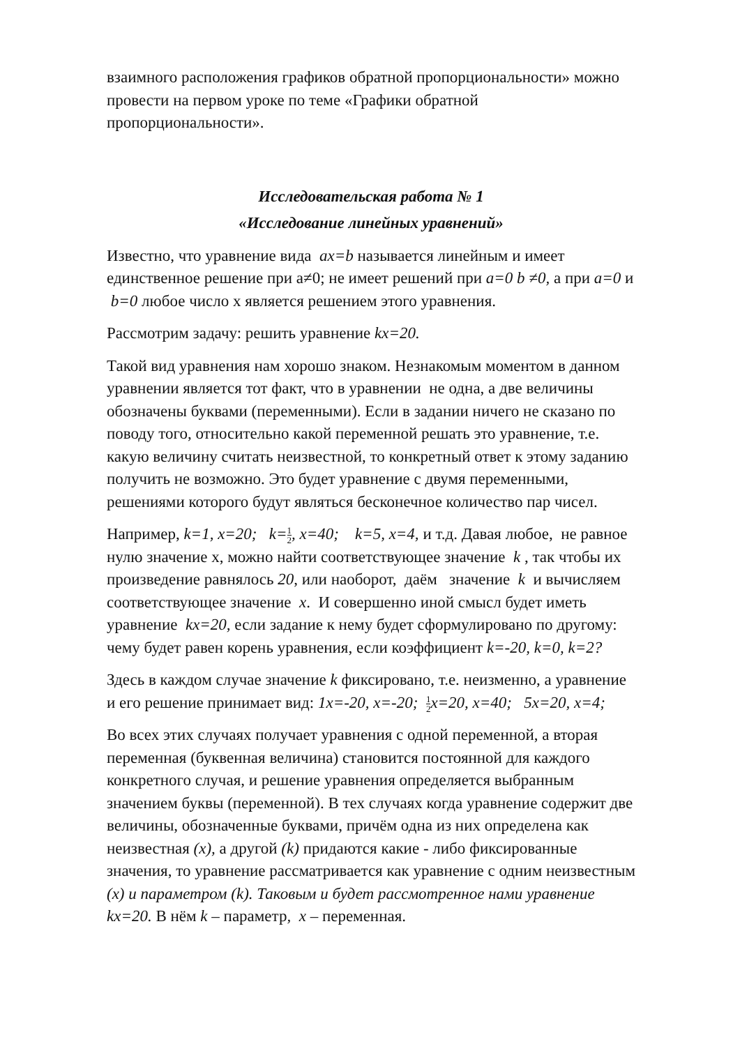взаимного расположения графиков обратной пропорциональности» можно провести на первом уроке по теме «Графики обратной пропорциональности».
Исследовательская работа № 1
«Исследование линейных уравнений»
Известно, что уравнение вида ax=b называется линейным и имеет единственное решение при a≠0; не имеет решений при a=0 b ≠0, а при a=0 и b=0 любое число х является решением этого уравнения.
Рассмотрим задачу: решить уравнение kx=20.
Такой вид уравнения нам хорошо знаком. Незнакомым моментом в данном уравнении является тот факт, что в уравнении не одна, а две величины обозначены буквами (переменными). Если в задании ничего не сказано по поводу того, относительно какой переменной решать это уравнение, т.е. какую величину считать неизвестной, то конкретный ответ к этому заданию получить не возможно. Это будет уравнение с двумя переменными, решениями которого будут являться бесконечное количество пар чисел.
Например, k=1, x=20; k=1 2, x=40; k=5, x=4, и т.д. Давая любое, не равное нулю значение х, можно найти соответствующее значение k , так чтобы их произведение равнялось 20, или наоборот, даём значение k и вычисляем соответствующее значение x. И совершенно иной смысл будет иметь уравнение kx=20, если задание к нему будет сформулировано по другому: чему будет равен корень уравнения, если коэффициент k=-20, k=0, k=2?
Здесь в каждом случае значение k фиксировано, т.е. неизменно, а уравнение и его решение принимает вид: 1x=-20, x=-20; 1 2x=20, x=40; 5x=20, x=4;
Во всех этих случаях получает уравнения с одной переменной, а вторая переменная (буквенная величина) становится постоянной для каждого конкретного случая, и решение уравнения определяется выбранным значением буквы (переменной). В тех случаях когда уравнение содержит две величины, обозначенные буквами, причём одна из них определена как неизвестная (x), а другой (k) придаются какие - либо фиксированные значения, то уравнение рассматривается как уравнение с одним неизвестным (x) и параметром (k). Таковым и будет рассмотренное нами уравнение kx=20. В нём k – параметр, x – переменная.